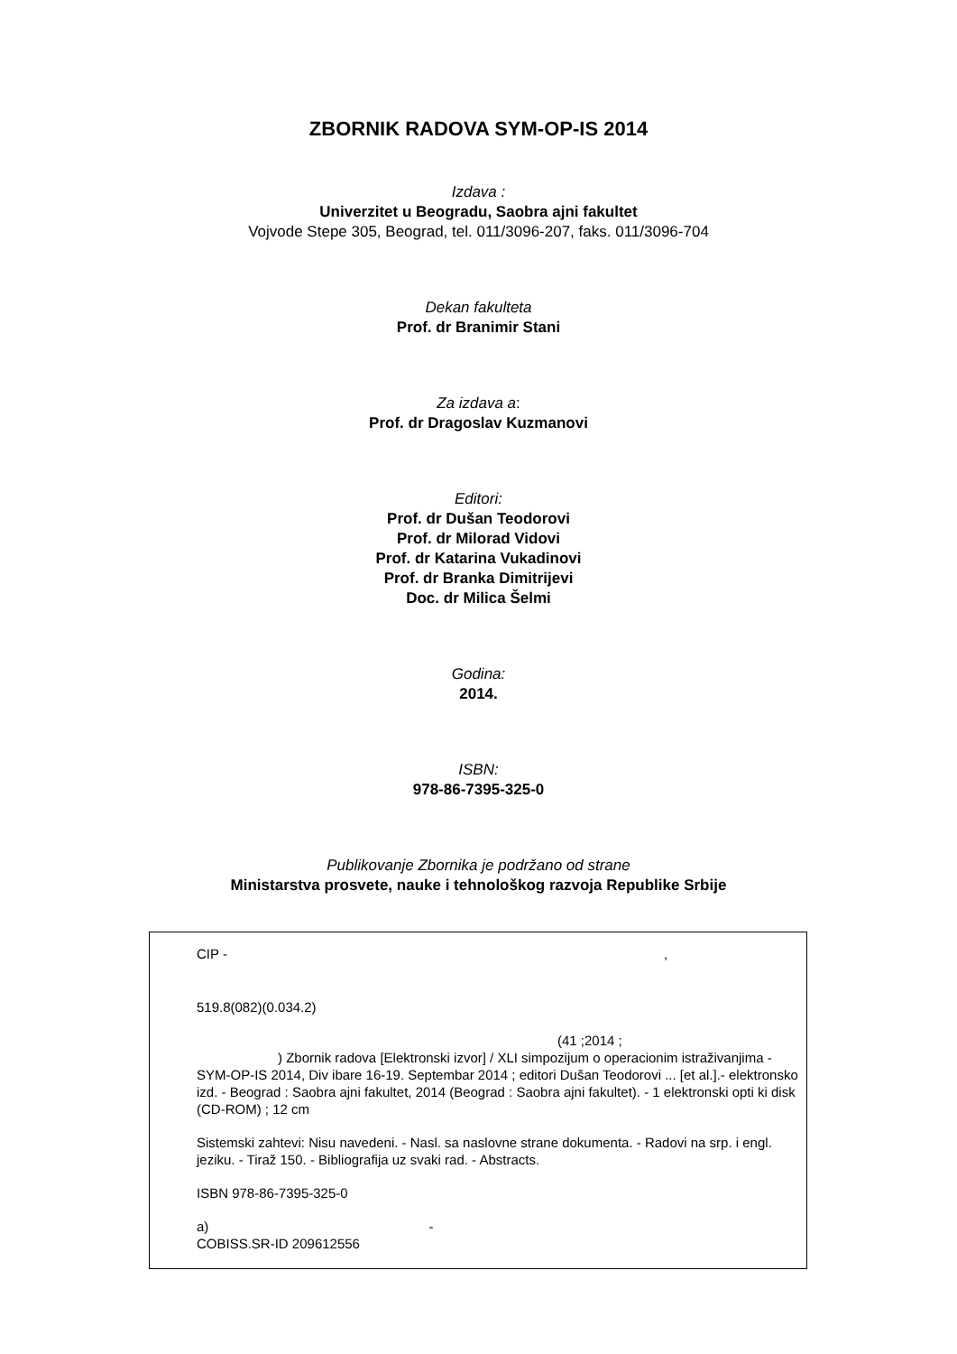ZBORNIK RADOVA SYM-OP-IS 2014
Izdava :
Univerzitet u Beogradu, Saobra ajni fakultet
Vojvode Stepe 305, Beograd, tel. 011/3096-207, faks. 011/3096-704
Dekan fakulteta
Prof. dr Branimir Stani
Za izdava a:
Prof. dr Dragoslav Kuzmanovi
Editori:
Prof. dr Dušan Teodorovi
Prof. dr Milorad Vidovi
Prof. dr Katarina Vukadinovi
Prof. dr Branka Dimitrijevi
Doc. dr Milica Šelmi
Godina:
2014.
ISBN:
978-86-7395-325-0
Publikovanje Zbornika je podržano od strane
Ministarstva prosvete, nauke i tehnološkog razvoja Republike Srbije
CIP - ,
519.8(082)(0.034.2)
(41 ;2014 ;
) Zbornik radova [Elektronski izvor] / XLI simpozijum o operacionim istraživanjima - SYM-OP-IS 2014, Div ibare 16-19. Septembar 2014 ; editori Dušan Teodorovi ... [et al.].- elektronsko izd. - Beograd : Saobra ajni fakultet, 2014 (Beograd : Saobra ajni fakultet). - 1 elektronski opti ki disk (CD-ROM) ; 12 cm
Sistemski zahtevi: Nisu navedeni. - Nasl. sa naslovne strane dokumenta. - Radovi na srp. i engl. jeziku. - Tiraž 150. - Bibliografija uz svaki rad. - Abstracts.
ISBN 978-86-7395-325-0
a) -
COBISS.SR-ID 209612556